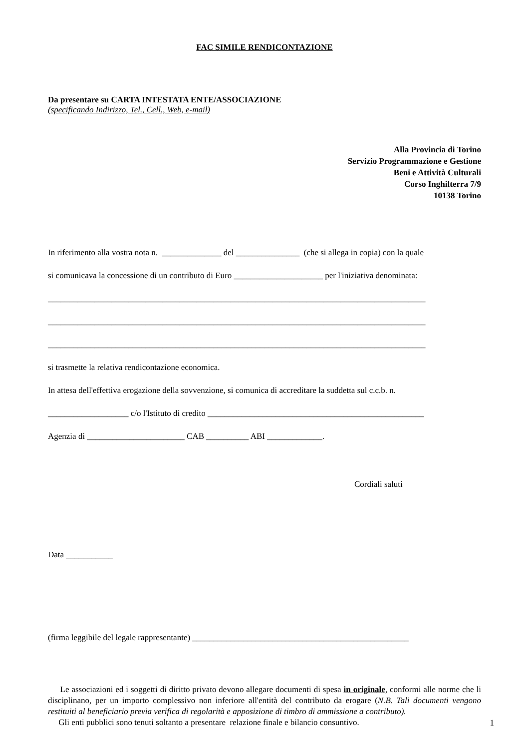FAC SIMILE RENDICONTAZIONE
Da presentare su CARTA INTESTATA ENTE/ASSOCIAZIONE
(specificando Indirizzo, Tel., Cell., Web, e-mail)
Alla Provincia di Torino
Servizio Programmazione e Gestione
Beni e Attività Culturali
Corso Inghilterra 7/9
10138 Torino
In riferimento alla vostra nota n. ______________ del _______________ (che si allega in copia) con la quale
si comunicava la concessione di un contributo di Euro _____________________ per l'iniziativa denominata:
_________________________________________________________________________________________
_________________________________________________________________________________________
_________________________________________________________________________________________
si trasmette la relativa rendicontazione economica.
In attesa dell'effettiva erogazione della sovvenzione, si comunica di accreditare la suddetta sul c.c.b. n.
___________________ c/o l'Istituto di credito ___________________________________________________
Agenzia di _______________________ CAB __________ ABI _____________.
Cordiali saluti
Data ___________
(firma leggibile del legale rappresentante) ___________________________________________________
Le associazioni ed i soggetti di diritto privato devono allegare documenti di spesa in originale, conformi alle norme che li disciplinano, per un importo complessivo non inferiore all'entità del contributo da erogare (N.B. Tali documenti vengono restituiti al beneficiario previa verifica di regolarità e apposizione di timbro di ammissione a contributo).
Gli enti pubblici sono tenuti soltanto a presentare relazione finale e bilancio consuntivo.
1